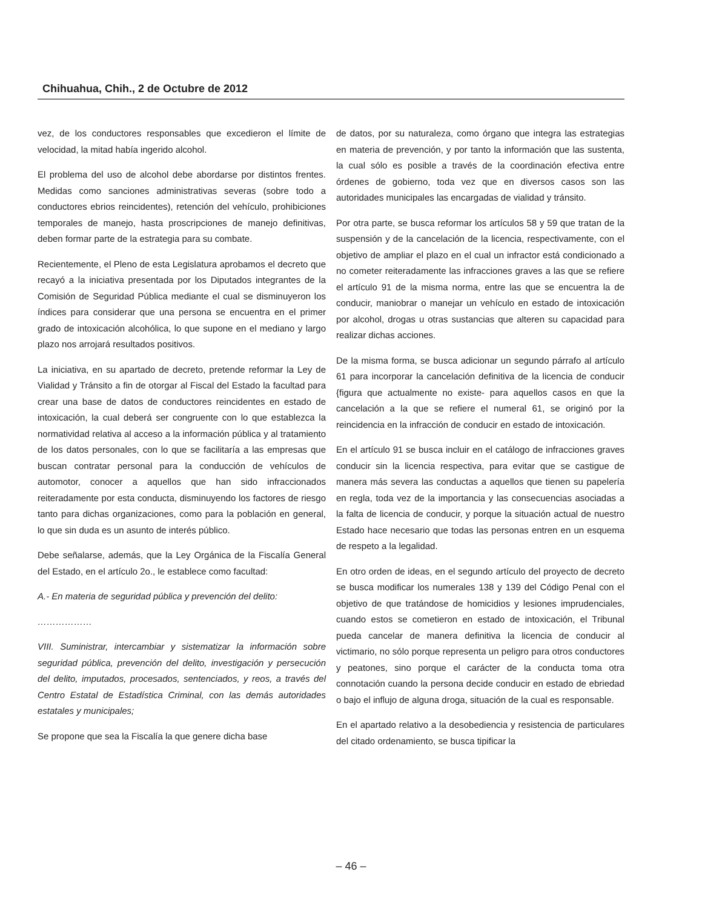Chihuahua, Chih., 2 de Octubre de 2012
vez, de los conductores responsables que excedieron el límite de velocidad, la mitad había ingerido alcohol.
El problema del uso de alcohol debe abordarse por distintos frentes. Medidas como sanciones administrativas severas (sobre todo a conductores ebrios reincidentes), retención del vehículo, prohibiciones temporales de manejo, hasta proscripciones de manejo definitivas, deben formar parte de la estrategia para su combate.
Recientemente, el Pleno de esta Legislatura aprobamos el decreto que recayó a la iniciativa presentada por los Diputados integrantes de la Comisión de Seguridad Pública mediante el cual se disminuyeron los índices para considerar que una persona se encuentra en el primer grado de intoxicación alcohólica, lo que supone en el mediano y largo plazo nos arrojará resultados positivos.
La iniciativa, en su apartado de decreto, pretende reformar la Ley de Vialidad y Tránsito a fin de otorgar al Fiscal del Estado la facultad para crear una base de datos de conductores reincidentes en estado de intoxicación, la cual deberá ser congruente con lo que establezca la normatividad relativa al acceso a la información pública y al tratamiento de los datos personales, con lo que se facilitaría a las empresas que buscan contratar personal para la conducción de vehículos de automotor, conocer a aquellos que han sido infraccionados reiteradamente por esta conducta, disminuyendo los factores de riesgo tanto para dichas organizaciones, como para la población en general, lo que sin duda es un asunto de interés público.
Debe señalarse, además, que la Ley Orgánica de la Fiscalía General del Estado, en el artículo 2o., le establece como facultad:
A.- En materia de seguridad pública y prevención del delito:
………………
VIII. Suministrar, intercambiar y sistematizar la información sobre seguridad pública, prevención del delito, investigación y persecución del delito, imputados, procesados, sentenciados, y reos, a través del Centro Estatal de Estadística Criminal, con las demás autoridades estatales y municipales;
Se propone que sea la Fiscalía la que genere dicha base
de datos, por su naturaleza, como órgano que integra las estrategias en materia de prevención, y por tanto la información que las sustenta, la cual sólo es posible a través de la coordinación efectiva entre órdenes de gobierno, toda vez que en diversos casos son las autoridades municipales las encargadas de vialidad y tránsito.
Por otra parte, se busca reformar los artículos 58 y 59 que tratan de la suspensión y de la cancelación de la licencia, respectivamente, con el objetivo de ampliar el plazo en el cual un infractor está condicionado a no cometer reiteradamente las infracciones graves a las que se refiere el artículo 91 de la misma norma, entre las que se encuentra la de conducir, maniobrar o manejar un vehículo en estado de intoxicación por alcohol, drogas u otras sustancias que alteren su capacidad para realizar dichas acciones.
De la misma forma, se busca adicionar un segundo párrafo al artículo 61 para incorporar la cancelación definitiva de la licencia de conducir {figura que actualmente no existe- para aquellos casos en que la cancelación a la que se refiere el numeral 61, se originó por la reincidencia en la infracción de conducir en estado de intoxicación.
En el artículo 91 se busca incluir en el catálogo de infracciones graves conducir sin la licencia respectiva, para evitar que se castigue de manera más severa las conductas a aquellos que tienen su papelería en regla, toda vez de la importancia y las consecuencias asociadas a la falta de licencia de conducir, y porque la situación actual de nuestro Estado hace necesario que todas las personas entren en un esquema de respeto a la legalidad.
En otro orden de ideas, en el segundo artículo del proyecto de decreto se busca modificar los numerales 138 y 139 del Código Penal con el objetivo de que tratándose de homicidios y lesiones imprudenciales, cuando estos se cometieron en estado de intoxicación, el Tribunal pueda cancelar de manera definitiva la licencia de conducir al victimario, no sólo porque representa un peligro para otros conductores y peatones, sino porque el carácter de la conducta toma otra connotación cuando la persona decide conducir en estado de ebriedad o bajo el influjo de alguna droga, situación de la cual es responsable.
En el apartado relativo a la desobediencia y resistencia de particulares del citado ordenamiento, se busca tipificar la
– 46 –